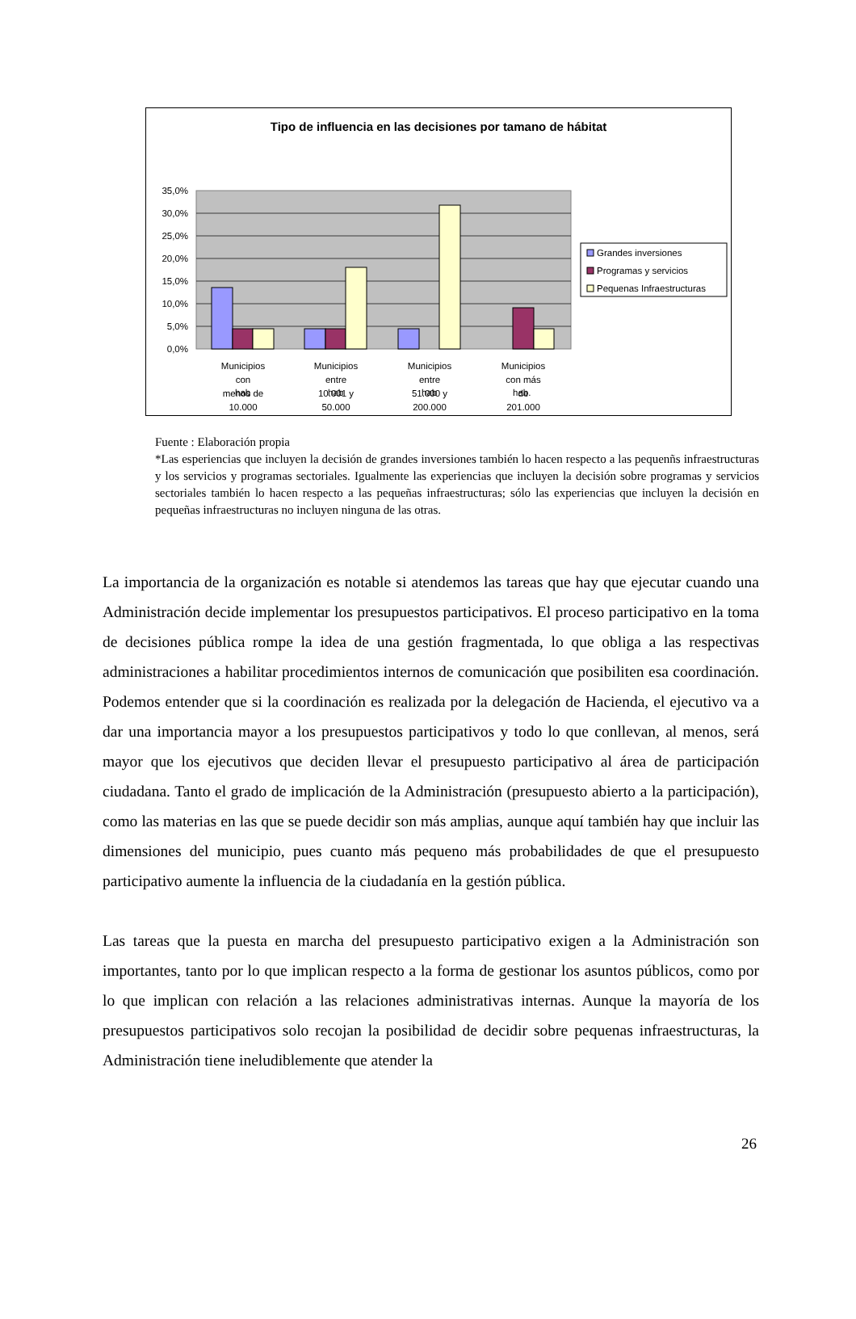Tipo de influencia en las decisiones por tamano de hábitat
35,0%
30,0%
25,0%
20,0%
15,0%
10,0%
5,0%
0,0%
Grandes inversiones
Programas y servicios
Pequenas Infraestructuras
Municipios
con
menos de
10.000
Municipios
entre
10.001 y
50.000
Municipios
entre
51.000 y
200.000
Municipios
con más
de
201.000
hab hab hab hab.
Fuente : Elaboración propia
*Las esperiencias que incluyen la decisión de grandes inversiones también lo hacen respecto a las pequenñs infraestructuras y los servicios y programas sectoriales. Igualmente las experiencias que incluyen la decisión sobre programas y servicios sectoriales también lo hacen respecto a las pequeñas infraestructuras; sólo las experiencias que incluyen la decisión en pequeñas infraestructuras no incluyen ninguna de las otras.
La importancia de la organización es notable si atendemos las tareas que hay que ejecutar cuando una Administración decide implementar los presupuestos participativos. El proceso participativo en la toma de decisiones pública rompe la idea de una gestión fragmentada, lo que obliga a las respectivas administraciones a habilitar procedimientos internos de comunicación que posibiliten esa coordinación. Podemos entender que si la coordinación es realizada por la delegación de Hacienda, el ejecutivo va a dar una importancia mayor a los presupuestos participativos y todo lo que conllevan, al menos, será mayor que los ejecutivos que deciden llevar el presupuesto participativo al área de participación ciudadana. Tanto el grado de implicación de la Administración (presupuesto abierto a la participación), como las materias en las que se puede decidir son más amplias, aunque aquí también hay que incluir las dimensiones del municipio, pues cuanto más pequeno más probabilidades de que el presupuesto participativo aumente la influencia de la ciudadanía en la gestión pública.
Las tareas que la puesta en marcha del presupuesto participativo exigen a la Administración son importantes, tanto por lo que implican respecto a la forma de gestionar los asuntos públicos, como por lo que implican con relación a las relaciones administrativas internas. Aunque la mayoría de los presupuestos participativos solo recojan la posibilidad de decidir sobre pequenas infraestructuras, la Administración tiene ineludiblemente que atender la
26